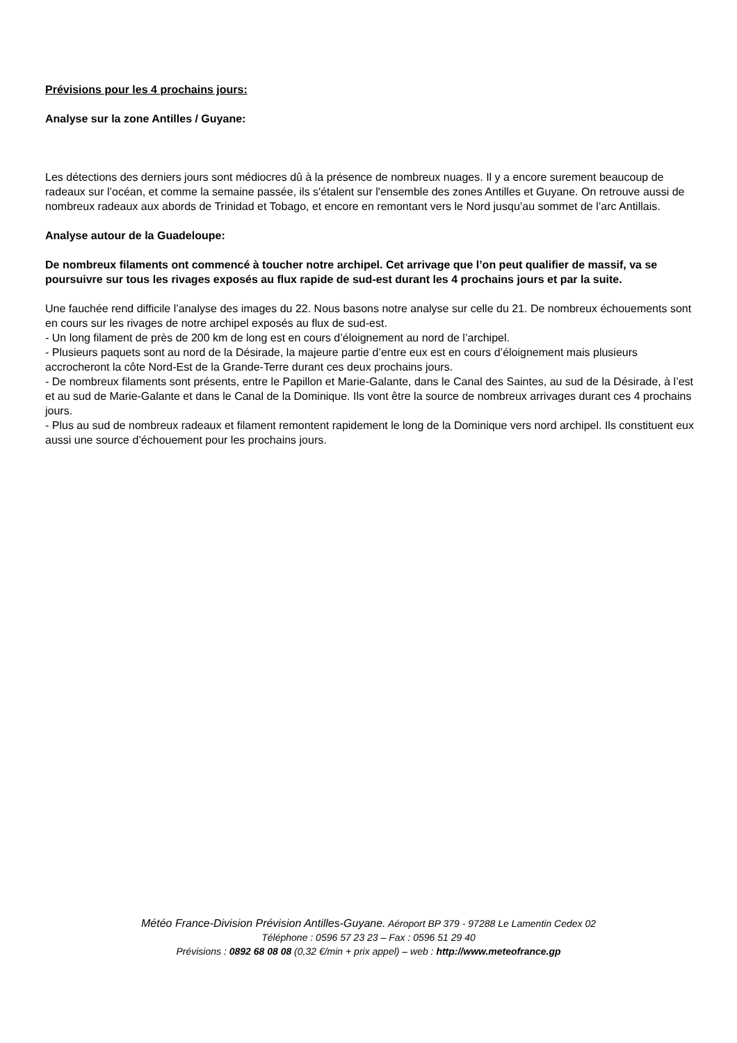Prévisions pour les 4 prochains jours:
Analyse sur la zone Antilles / Guyane:
Les détections des derniers jours sont médiocres dû à la présence de nombreux nuages. Il y a encore surement beaucoup de radeaux sur l’océan, et comme la semaine passée, ils s'étalent sur l'ensemble des zones Antilles et Guyane. On retrouve aussi de nombreux radeaux aux abords de Trinidad et Tobago, et encore en remontant vers le Nord jusqu’au sommet de l’arc Antillais.
Analyse autour de la Guadeloupe:
De nombreux filaments ont commencé à toucher notre archipel. Cet arrivage que l’on peut qualifier de massif, va se poursuivre sur tous les rivages exposés au flux rapide de sud-est durant les 4 prochains jours et par la suite.
Une fauchée rend difficile l’analyse des images du 22. Nous basons notre analyse sur celle du 21. De nombreux échouements sont en cours sur les rivages de notre archipel exposés au flux de sud-est.
- Un long filament de près de 200 km de long est en cours d’éloignement au nord de l’archipel.
- Plusieurs paquets sont au nord de la Désirade, la majeure partie d’entre eux est en cours d’éloignement mais plusieurs accrocheront la côte Nord-Est de la Grande-Terre durant ces deux prochains jours.
- De nombreux filaments sont présents, entre le Papillon et Marie-Galante, dans le Canal des Saintes, au sud de la Désirade, à l’est et au sud de Marie-Galante et dans le Canal de la Dominique. Ils vont être la source de nombreux arrivages durant ces 4 prochains jours.
- Plus au sud de nombreux radeaux et filament remontent rapidement le long de la Dominique vers nord archipel. Ils constituent eux aussi une source d’échouement pour les prochains jours.
Météo France-Division Prévision Antilles-Guyane. Aéroport BP 379 - 97288 Le Lamentin Cedex 02
Téléphone : 0596 57 23 23 – Fax : 0596 51 29 40
Prévisions : 0892 68 08 08 (0,32 €/min + prix appel) – web : http://www.meteofrance.gp